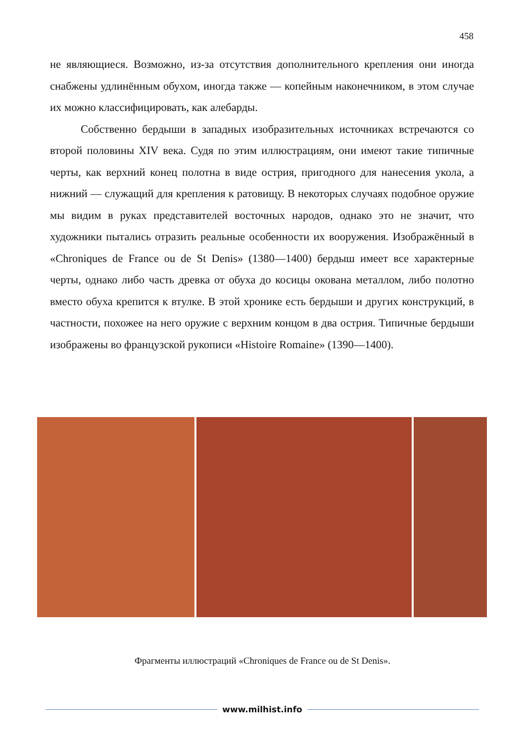458
не являющиеся. Возможно, из-за отсутствия дополнительного крепления они иногда снабжены удлинённым обухом, иногда также — копейным наконечником, в этом случае их можно классифицировать, как алебарды.
Собственно бердыши в западных изобразительных источниках встречаются со второй половины XIV века. Судя по этим иллюстрациям, они имеют такие типичные черты, как верхний конец полотна в виде острия, пригодного для нанесения укола, а нижний — служащий для крепления к ратовищу. В некоторых случаях подобное оружие мы видим в руках представителей восточных народов, однако это не значит, что художники пытались отразить реальные особенности их вооружения. Изображённый в «Chroniques de France ou de St Denis» (1380—1400) бердыш имеет все характерные черты, однако либо часть древка от обуха до косицы окована металлом, либо полотно вместо обуха крепится к втулке. В этой хронике есть бердыши и других конструкций, в частности, похожее на него оружие с верхним концом в два острия. Типичные бердыши изображены во французской рукописи «Histoire Romaine» (1390—1400).
Фрагменты иллюстраций «Chroniques de France ou de St Denis».
www.milhist.info